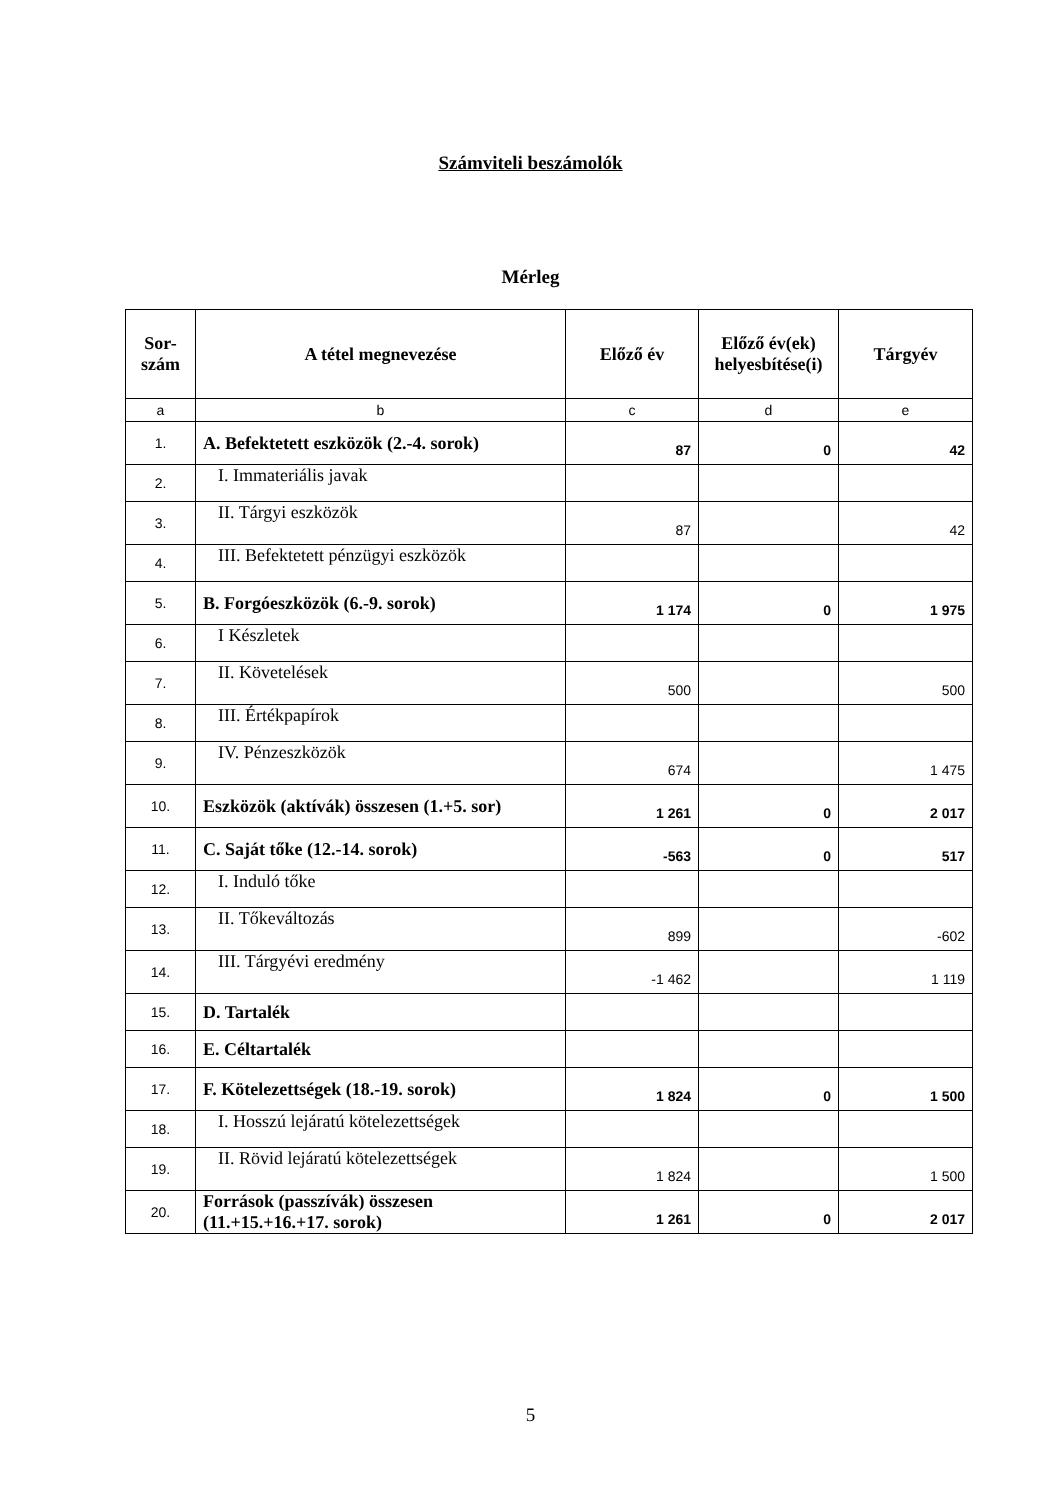Számviteli beszámolók
Mérleg
| Sor- szám | A tétel megnevezése | Előző év | Előző év(ek) helyesbítése(i) | Tárgyév |
| --- | --- | --- | --- | --- |
| a | b | c | d | e |
| 1. | A. Befektetett eszközök (2.-4. sorok) | 87 | 0 | 42 |
| 2. | I. Immateriális javak | | | |
| 3. | II. Tárgyi eszközök | 87 | | 42 |
| 4. | III. Befektetett pénzügyi eszközök | | | |
| 5. | B. Forgóeszközök (6.-9. sorok) | 1 174 | 0 | 1 975 |
| 6. | I Készletek | | | |
| 7. | II. Követelések | 500 | | 500 |
| 8. | III. Értékpapírok | | | |
| 9. | IV. Pénzeszközök | 674 | | 1 475 |
| 10. | Eszközök (aktívák) összesen (1.+5. sor) | 1 261 | 0 | 2 017 |
| 11. | C. Saját tőke (12.-14. sorok) | -563 | 0 | 517 |
| 12. | I. Induló tőke | | | |
| 13. | II. Tőkeváltozás | 899 | | -602 |
| 14. | III. Tárgyévi eredmény | -1 462 | | 1 119 |
| 15. | D. Tartalék | | | |
| 16. | E. Céltartalék | | | |
| 17. | F. Kötelezettségek (18.-19. sorok) | 1 824 | 0 | 1 500 |
| 18. | I. Hosszú lejáratú kötelezettségek | | | |
| 19. | II. Rövid lejáratú kötelezettségek | 1 824 | | 1 500 |
| 20. | Források (passzívák) összesen (11.+15.+16.+17. sorok) | 1 261 | 0 | 2 017 |
5